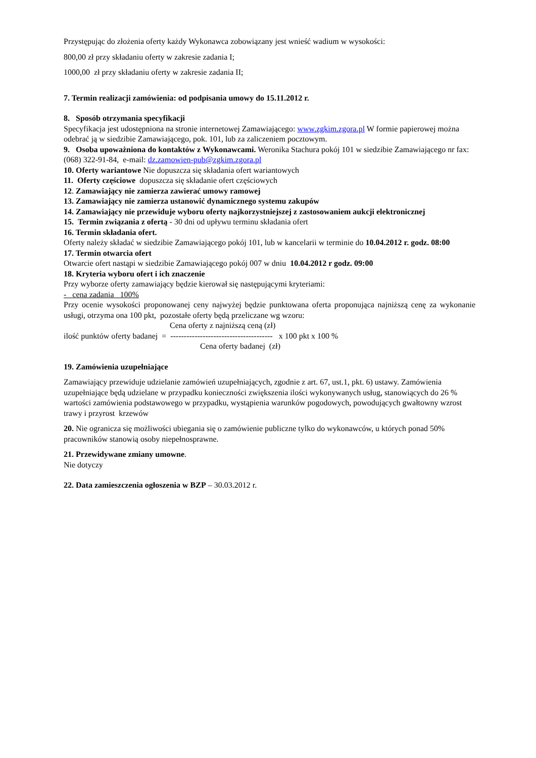Przystępując do złożenia oferty każdy Wykonawca zobowiązany jest wnieść wadium w wysokości:
800,00 zł przy składaniu oferty w zakresie zadania I;
1000,00 zł przy składaniu oferty w zakresie zadania II;
7. Termin realizacji zamówienia: od podpisania umowy do 15.11.2012 r.
8. Sposób otrzymania specyfikacji
Specyfikacja jest udostępniona na stronie internetowej Zamawiającego: www.zgkim.zgora.pl W formie papierowej można odebrać ją w siedzibie Zamawiającego, pok. 101, lub za zaliczeniem pocztowym.
9. Osoba upoważniona do kontaktów z Wykonawcami. Weronika Stachura pokój 101 w siedzibie Zamawiającego nr fax: (068) 322-91-84, e-mail: dz.zamowien-pub@zgkim.zgora.pl
10. Oferty wariantowe Nie dopuszcza się składania ofert wariantowych
11. Oferty częściowe dopuszcza się składanie ofert częściowych
12. Zamawiający nie zamierza zawierać umowy ramowej
13. Zamawiający nie zamierza ustanowić dynamicznego systemu zakupów
14. Zamawiający nie przewiduje wyboru oferty najkorzystniejszej z zastosowaniem aukcji elektronicznej
15. Termin związania z ofertą - 30 dni od upływu terminu składania ofert
16. Termin składania ofert.
Oferty należy składać w siedzibie Zamawiającego pokój 101, lub w kancelarii w terminie do 10.04.2012 r. godz. 08:00
17. Termin otwarcia ofert
Otwarcie ofert nastąpi w siedzibie Zamawiającego pokój 007 w dniu 10.04.2012 r godz. 09:00
18. Kryteria wyboru ofert i ich znaczenie
Przy wyborze oferty zamawiający będzie kierował się następującymi kryteriami:
- cena zadania 100%
Przy ocenie wysokości proponowanej ceny najwyżej będzie punktowana oferta proponująca najniższą cenę za wykonanie usługi, otrzyma ona 100 pkt, pozostałe oferty będą przeliczane wg wzoru:
Cena oferty z najniższą ceną (zł)
ilość punktów oferty badanej = -------------------------------------- x 100 pkt x 100 %
Cena oferty badanej (zł)
19. Zamówienia uzupełniające
Zamawiający przewiduje udzielanie zamówień uzupełniających, zgodnie z art. 67, ust.1, pkt. 6) ustawy. Zamówienia uzupełniające będą udzielane w przypadku konieczności zwiększenia ilości wykonywanych usług, stanowiących do 26 % wartości zamówienia podstawowego w przypadku, wystąpienia warunków pogodowych, powodujących gwałtowny wzrost trawy i przyrost krzewów
20. Nie ogranicza się możliwości ubiegania się o zamówienie publiczne tylko do wykonawców, u których ponad 50% pracowników stanowią osoby niepełnosprawne.
21. Przewidywane zmiany umowne.
Nie dotyczy
22. Data zamieszczenia ogłoszenia w BZP – 30.03.2012 r.